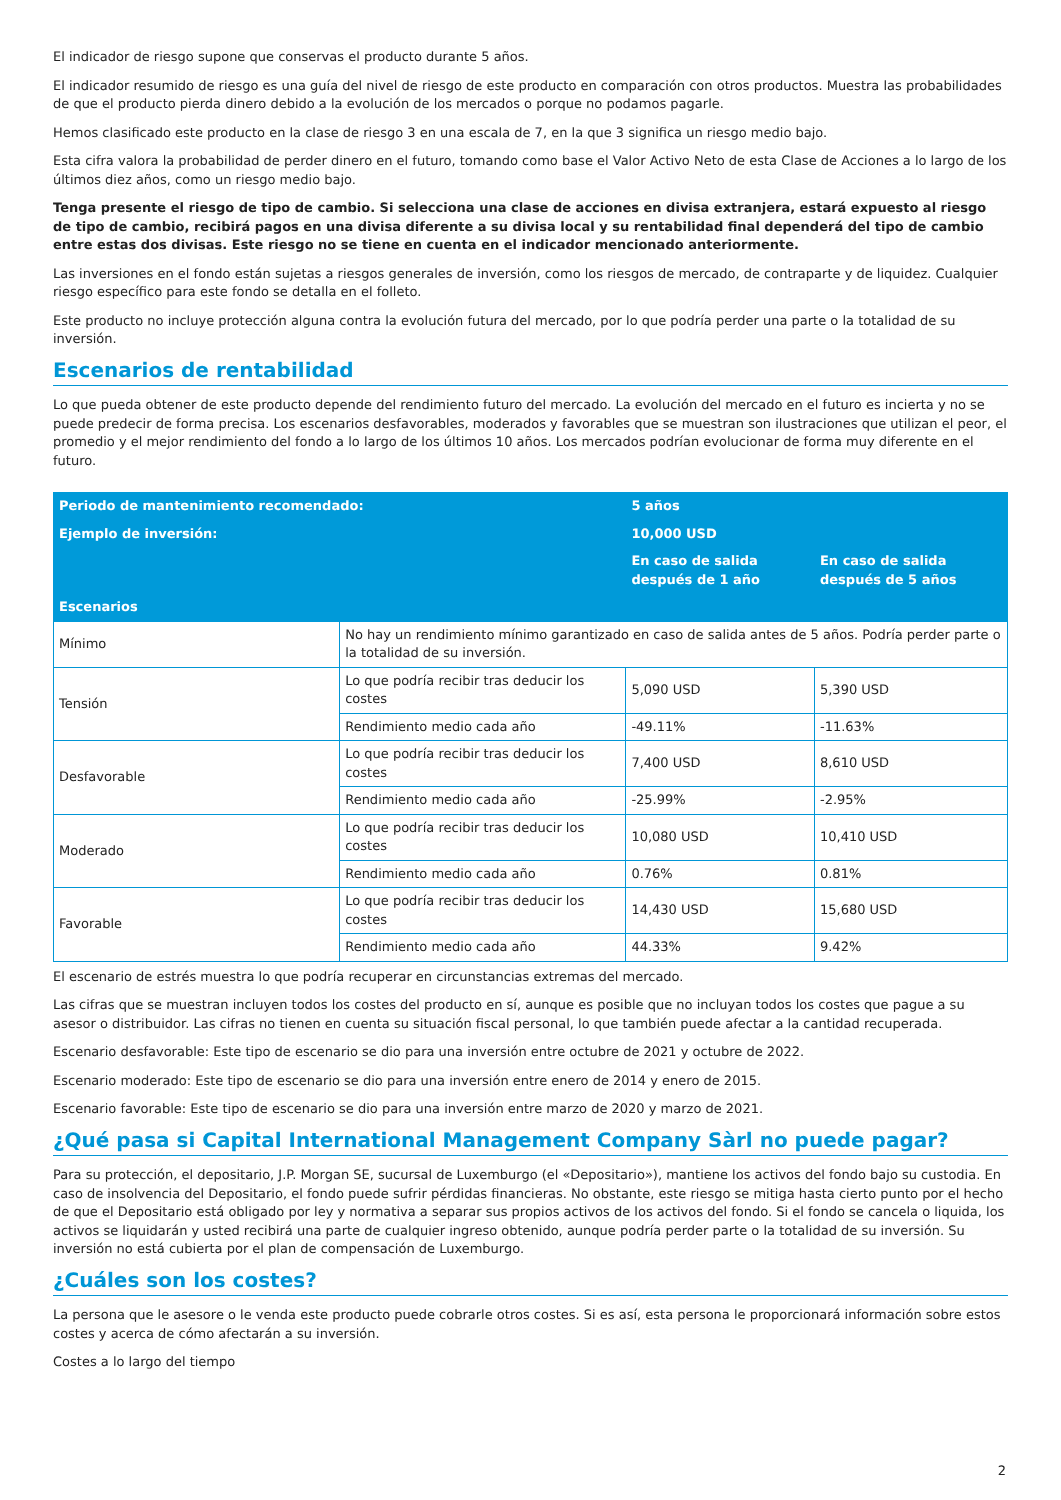El indicador de riesgo supone que conservas el producto durante 5 años.
El indicador resumido de riesgo es una guía del nivel de riesgo de este producto en comparación con otros productos. Muestra las probabilidades de que el producto pierda dinero debido a la evolución de los mercados o porque no podamos pagarle.
Hemos clasificado este producto en la clase de riesgo 3 en una escala de 7, en la que 3 significa un riesgo medio bajo.
Esta cifra valora la probabilidad de perder dinero en el futuro, tomando como base el Valor Activo Neto de esta Clase de Acciones a lo largo de los últimos diez años, como un riesgo medio bajo.
Tenga presente el riesgo de tipo de cambio. Si selecciona una clase de acciones en divisa extranjera, estará expuesto al riesgo de tipo de cambio, recibirá pagos en una divisa diferente a su divisa local y su rentabilidad final dependerá del tipo de cambio entre estas dos divisas. Este riesgo no se tiene en cuenta en el indicador mencionado anteriormente.
Las inversiones en el fondo están sujetas a riesgos generales de inversión, como los riesgos de mercado, de contraparte y de liquidez. Cualquier riesgo específico para este fondo se detalla en el folleto.
Este producto no incluye protección alguna contra la evolución futura del mercado, por lo que podría perder una parte o la totalidad de su inversión.
Escenarios de rentabilidad
Lo que pueda obtener de este producto depende del rendimiento futuro del mercado. La evolución del mercado en el futuro es incierta y no se puede predecir de forma precisa. Los escenarios desfavorables, moderados y favorables que se muestran son ilustraciones que utilizan el peor, el promedio y el mejor rendimiento del fondo a lo largo de los últimos 10 años. Los mercados podrían evolucionar de forma muy diferente en el futuro.
| Periodo de mantenimiento recomendado: | | 5 años | |
| --- | --- | --- | --- |
| Ejemplo de inversión: | | 10,000 USD | |
| | | En caso de salida después de 1 año | En caso de salida después de 5 años |
| Escenarios | | | |
| Mínimo | No hay un rendimiento mínimo garantizado en caso de salida antes de 5 años. Podría perder parte o la totalidad de su inversión. | | |
| Tensión | Lo que podría recibir tras deducir los costes | 5,090 USD | 5,390 USD |
| | Rendimiento medio cada año | -49.11% | -11.63% |
| Desfavorable | Lo que podría recibir tras deducir los costes | 7,400 USD | 8,610 USD |
| | Rendimiento medio cada año | -25.99% | -2.95% |
| Moderado | Lo que podría recibir tras deducir los costes | 10,080 USD | 10,410 USD |
| | Rendimiento medio cada año | 0.76% | 0.81% |
| Favorable | Lo que podría recibir tras deducir los costes | 14,430 USD | 15,680 USD |
| | Rendimiento medio cada año | 44.33% | 9.42% |
El escenario de estrés muestra lo que podría recuperar en circunstancias extremas del mercado.
Las cifras que se muestran incluyen todos los costes del producto en sí, aunque es posible que no incluyan todos los costes que pague a su asesor o distribuidor. Las cifras no tienen en cuenta su situación fiscal personal, lo que también puede afectar a la cantidad recuperada.
Escenario desfavorable: Este tipo de escenario se dio para una inversión entre octubre de 2021 y octubre de 2022.
Escenario moderado: Este tipo de escenario se dio para una inversión entre enero de 2014 y enero de 2015.
Escenario favorable: Este tipo de escenario se dio para una inversión entre marzo de 2020 y marzo de 2021.
¿Qué pasa si Capital International Management Company Sàrl no puede pagar?
Para su protección, el depositario, J.P. Morgan SE, sucursal de Luxemburgo (el «Depositario»), mantiene los activos del fondo bajo su custodia. En caso de insolvencia del Depositario, el fondo puede sufrir pérdidas financieras. No obstante, este riesgo se mitiga hasta cierto punto por el hecho de que el Depositario está obligado por ley y normativa a separar sus propios activos de los activos del fondo. Si el fondo se cancela o liquida, los activos se liquidarán y usted recibirá una parte de cualquier ingreso obtenido, aunque podría perder parte o la totalidad de su inversión. Su inversión no está cubierta por el plan de compensación de Luxemburgo.
¿Cuáles son los costes?
La persona que le asesore o le venda este producto puede cobrarle otros costes. Si es así, esta persona le proporcionará información sobre estos costes y acerca de cómo afectarán a su inversión.
Costes a lo largo del tiempo
2